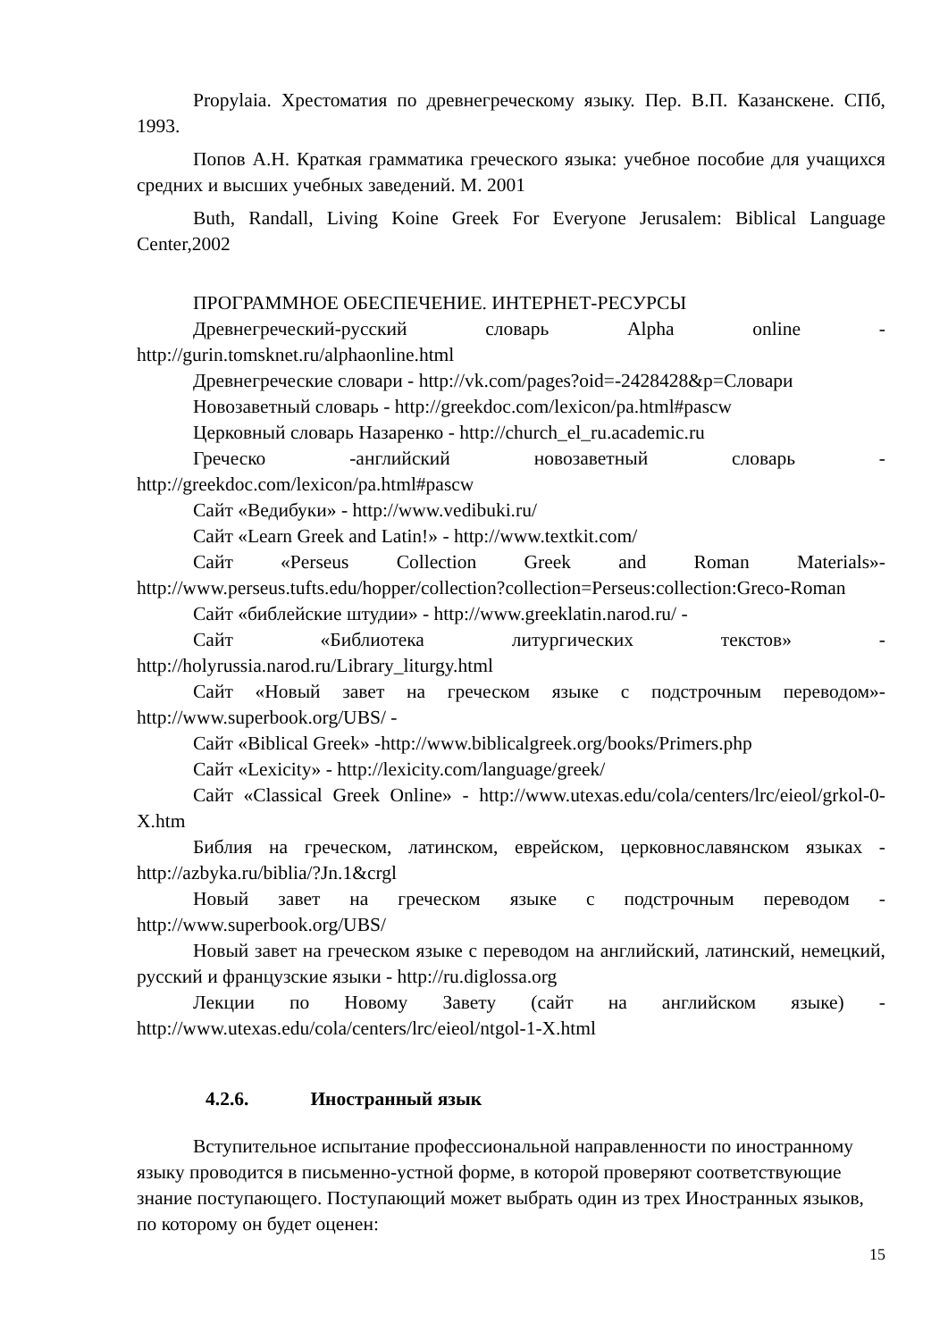Propylaia. Хрестоматия по древнегреческому языку. Пер. В.П. Казанскене. СПб, 1993.
Попов А.Н. Краткая грамматика греческого языка: учебное пособие для учащихся средних и высших учебных заведений. М. 2001
Buth, Randall, Living Koine Greek For Everyone Jerusalem: Biblical Language Center,2002
ПРОГРАММНОЕ ОБЕСПЕЧЕНИЕ. ИНТЕРНЕТ-РЕСУРСЫ
Древнегреческий-русский словарь Alpha online - http://gurin.tomsknet.ru/alphaonline.html
Древнегреческие словари - http://vk.com/pages?oid=-2428428&p=Словари
Новозаветный словарь - http://greekdoc.com/lexicon/pa.html#pascw
Церковный словарь Назаренко - http://church_el_ru.academic.ru
Греческо -английский новозаветный словарь - http://greekdoc.com/lexicon/pa.html#pascw
Сайт «Ведибуки» - http://www.vedibuki.ru/
Сайт «Learn Greek and Latin!» - http://www.textkit.com/
Сайт «Perseus Collection Greek and Roman Materials»- http://www.perseus.tufts.edu/hopper/collection?collection=Perseus:collection:Greco-Roman
Сайт «библейские штудии» - http://www.greeklatin.narod.ru/ -
Сайт «Библиотека литургических текстов» - http://holyrussia.narod.ru/Library_liturgy.html
Сайт «Новый завет на греческом языке с подстрочным переводом»- http://www.superbook.org/UBS/ -
Сайт «Biblical Greek» -http://www.biblicalgreek.org/books/Primers.php
Сайт «Lexicity» - http://lexicity.com/language/greek/
Сайт «Classical Greek Online» - http://www.utexas.edu/cola/centers/lrc/eieol/grkol-0-X.htm
Библия на греческом, латинском, еврейском, церковнославянском языках - http://azbyka.ru/biblia/?Jn.1&crgl
Новый завет на греческом языке с подстрочным переводом - http://www.superbook.org/UBS/
Новый завет на греческом языке с переводом на английский, латинский, немецкий, русский и французские языки - http://ru.diglossa.org
Лекции по Новому Завету (сайт на английском языке) - http://www.utexas.edu/cola/centers/lrc/eieol/ntgol-1-X.html
4.2.6. Иностранный язык
Вступительное испытание профессиональной направленности по иностранному языку проводится в письменно-устной форме, в которой проверяют соответствующие знание поступающего. Поступающий может выбрать один из трех Иностранных языков, по которому он будет оценен:
15